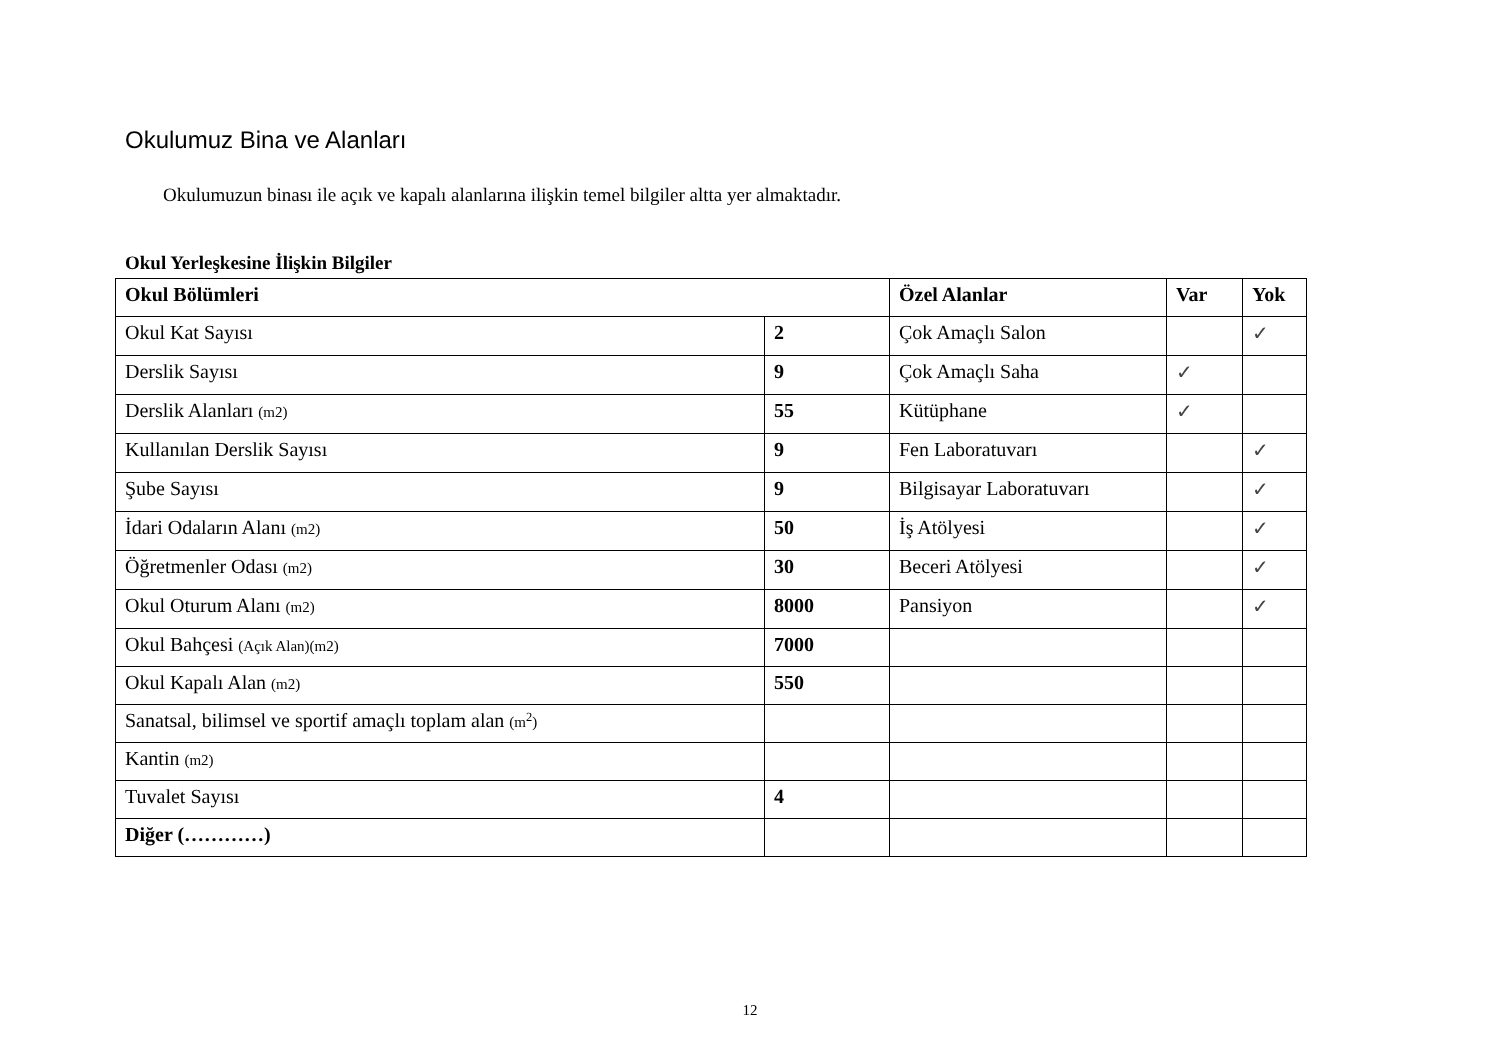Okulumuz Bina ve Alanları
Okulumuzun binası ile açık ve kapalı alanlarına ilişkin temel bilgiler altta yer almaktadır.
Okul Yerleşkesine İlişkin Bilgiler
| Okul Bölümleri | | Özel Alanlar | Var | Yok |
| --- | --- | --- | --- | --- |
| Okul Kat Sayısı | 2 | Çok Amaçlı Salon | | ✓ |
| Derslik Sayısı | 9 | Çok Amaçlı Saha | ✓ | |
| Derslik Alanları (m2) | 55 | Kütüphane | ✓ | |
| Kullanılan Derslik Sayısı | 9 | Fen Laboratuvarı | | ✓ |
| Şube Sayısı | 9 | Bilgisayar Laboratuvarı | | ✓ |
| İdari Odaların Alanı (m2) | 50 | İş Atölyesi | | ✓ |
| Öğretmenler Odası (m2) | 30 | Beceri Atölyesi | | ✓ |
| Okul Oturum Alanı (m2) | 8000 | Pansiyon | | ✓ |
| Okul Bahçesi (Açık Alan)(m2) | 7000 | | | |
| Okul Kapalı Alan (m2) | 550 | | | |
| Sanatsal, bilimsel ve sportif amaçlı toplam alan (m<sup>2</sup>) | | | | |
| Kantin (m2) | | | | |
| Tuvalet Sayısı | 4 | | | |
| Diğer (…………) | | | | |
12